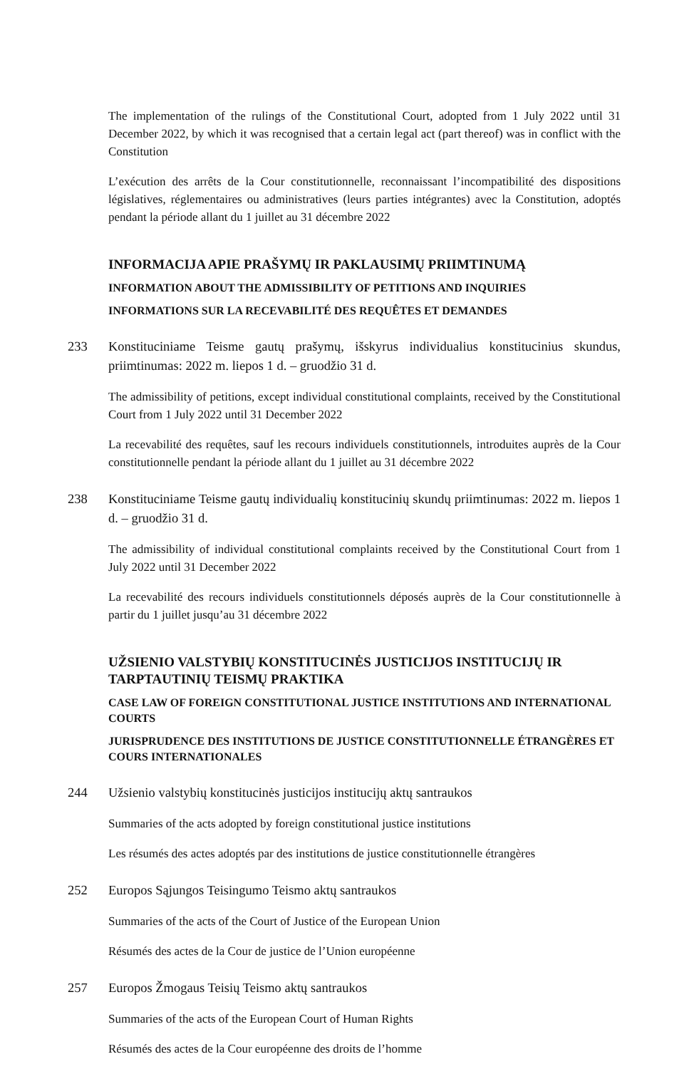The implementation of the rulings of the Constitutional Court, adopted from 1 July 2022 until 31 December 2022, by which it was recognised that a certain legal act (part thereof) was in conflict with the Constitution
L’exécution des arrêts de la Cour constitutionnelle, reconnaissant l’incompatibilité des dispositions législatives, réglementaires ou administratives (leurs parties intégrantes) avec la Constitution, adoptés pendant la période allant du 1 juillet au 31 décembre 2022
INFORMACIJA APIE PRAŠYMŲ IR PAKLAUSIMŲ PRIIMTINUMĄ
INFORMATION ABOUT THE ADMISSIBILITY OF PETITIONS AND INQUIRIES
INFORMATIONS SUR LA RECEVABILITÉ DES REQUÊTES ET DEMANDES
233 Konstituciniame Teisme gautų prašymų, išskyrus individualius konstitucinius skundus, priimtinumas: 2022 m. liepos 1 d. – gruodžio 31 d.
The admissibility of petitions, except individual constitutional complaints, received by the Constitutional Court from 1 July 2022 until 31 December 2022
La recevabilité des requêtes, sauf les recours individuels constitutionnels, introduites auprès de la Cour constitutionnelle pendant la période allant du 1 juillet au 31 décembre 2022
238 Konstituciniame Teisme gautų individualių konstitucinių skundų priimtinumas: 2022 m. liepos 1 d. – gruodžio 31 d.
The admissibility of individual constitutional complaints received by the Constitutional Court from 1 July 2022 until 31 December 2022
La recevabilité des recours individuels constitutionnels déposés auprès de la Cour constitutionnelle à partir du 1 juillet jusqu’au 31 décembre 2022
UŽSIENIO VALSTYBIŲ KONSTITUCINĖS JUSTICIJOS INSTITUCIJŲ IR TARPTAUTINIŲ TEISMŲ PRAKTIKA
CASE LAW OF FOREIGN CONSTITUTIONAL JUSTICE INSTITUTIONS AND INTERNATIONAL COURTS
JURISPRUDENCE DES INSTITUTIONS DE JUSTICE CONSTITUTIONNELLE ÉTRANGÈRES ET COURS INTERNATIONALES
244 Užsienio valstybių konstitucinės justicijos institucijų aktų santraukos
Summaries of the acts adopted by foreign constitutional justice institutions
Les résumés des actes adoptés par des institutions de justice constitutionnelle étrangères
252 Europos Sąjungos Teisingumo Teismo aktų santraukos
Summaries of the acts of the Court of Justice of the European Union
Résumés des actes de la Cour de justice de l’Union européenne
257 Europos Žmogaus Teisių Teismo aktų santraukos
Summaries of the acts of the European Court of Human Rights
Résumés des actes de la Cour européenne des droits de l’homme